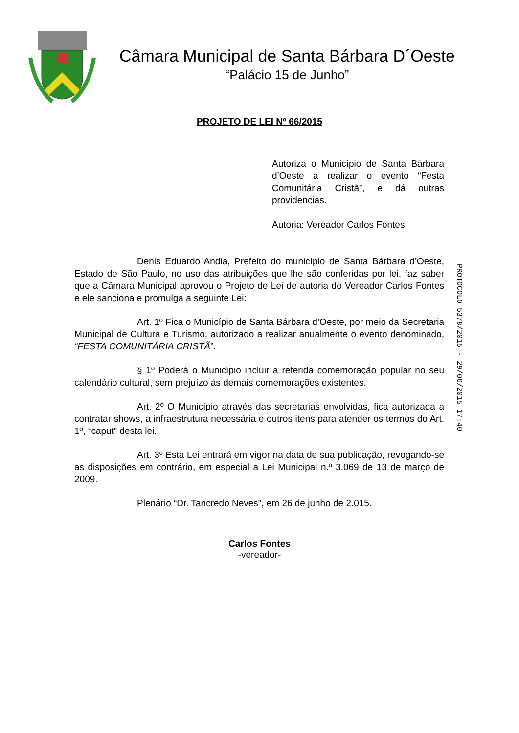Câmara Municipal de Santa Bárbara D´Oeste
“Palácio 15 de Junho”
PROJETO DE LEI Nº 66/2015
Autoriza o Município de Santa Bárbara d’Oeste a realizar o evento “Festa Comunitária Cristã”, e dá outras providencias.
Autoria: Vereador Carlos Fontes.
Denis Eduardo Andia, Prefeito do município de Santa Bárbara d’Oeste, Estado de São Paulo, no uso das atribuições que lhe são conferidas por lei, faz saber que a Câmara Municipal aprovou o Projeto de Lei de autoria do Vereador Carlos Fontes e ele sanciona e promulga a seguinte Lei:
Art. 1º Fica o Município de Santa Bárbara d’Oeste, por meio da Secretaria Municipal de Cultura e Turismo, autorizado a realizar anualmente o evento denominado, “FESTA COMUNITÁRIA CRISTÃ”.
§ 1º Poderá o Município incluir a referida comemoração popular no seu calendário cultural, sem prejuízo às demais comemorações existentes.
Art. 2º O Município através das secretarias envolvidas, fica autorizada a contratar shows, a infraestrutura necessária e outros itens para atender os termos do Art. 1º, “caput” desta lei.
Art. 3º Esta Lei entrará em vigor na data de sua publicação, revogando-se as disposições em contrário, em especial a Lei Municipal n.º 3.069 de 13 de março de 2009.
Plenário “Dr. Tancredo Neves”, em 26 de junho de 2.015.
PROTOCOLO 5378/2015 - 29/06/2015 17:40
Carlos Fontes
-vereador-